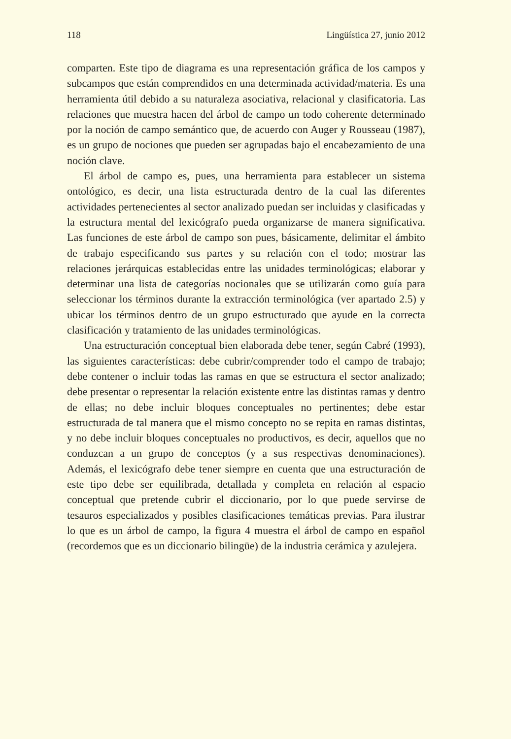118 Lingüística 27, junio 2012
comparten. Este tipo de diagrama es una representación gráfica de los campos y subcampos que están comprendidos en una determinada actividad/materia. Es una herramienta útil debido a su naturaleza asociativa, relacional y clasificatoria. Las relaciones que muestra hacen del árbol de campo un todo coherente determinado por la noción de campo semántico que, de acuerdo con Auger y Rousseau (1987), es un grupo de nociones que pueden ser agrupadas bajo el encabezamiento de una noción clave.
El árbol de campo es, pues, una herramienta para establecer un sistema ontológico, es decir, una lista estructurada dentro de la cual las diferentes actividades pertenecientes al sector analizado puedan ser incluidas y clasificadas y la estructura mental del lexicógrafo pueda organizarse de manera significativa. Las funciones de este árbol de campo son pues, básicamente, delimitar el ámbito de trabajo especificando sus partes y su relación con el todo; mostrar las relaciones jerárquicas establecidas entre las unidades terminológicas; elaborar y determinar una lista de categorías nocionales que se utilizarán como guía para seleccionar los términos durante la extracción terminológica (ver apartado 2.5) y ubicar los términos dentro de un grupo estructurado que ayude en la correcta clasificación y tratamiento de las unidades terminológicas.
Una estructuración conceptual bien elaborada debe tener, según Cabré (1993), las siguientes características: debe cubrir/comprender todo el campo de trabajo; debe contener o incluir todas las ramas en que se estructura el sector analizado; debe presentar o representar la relación existente entre las distintas ramas y dentro de ellas; no debe incluir bloques conceptuales no pertinentes; debe estar estructurada de tal manera que el mismo concepto no se repita en ramas distintas, y no debe incluir bloques conceptuales no productivos, es decir, aquellos que no conduzcan a un grupo de conceptos (y a sus respectivas denominaciones). Además, el lexicógrafo debe tener siempre en cuenta que una estructuración de este tipo debe ser equilibrada, detallada y completa en relación al espacio conceptual que pretende cubrir el diccionario, por lo que puede servirse de tesauros especializados y posibles clasificaciones temáticas previas. Para ilustrar lo que es un árbol de campo, la figura 4 muestra el árbol de campo en español (recordemos que es un diccionario bilingüe) de la industria cerámica y azulejera.